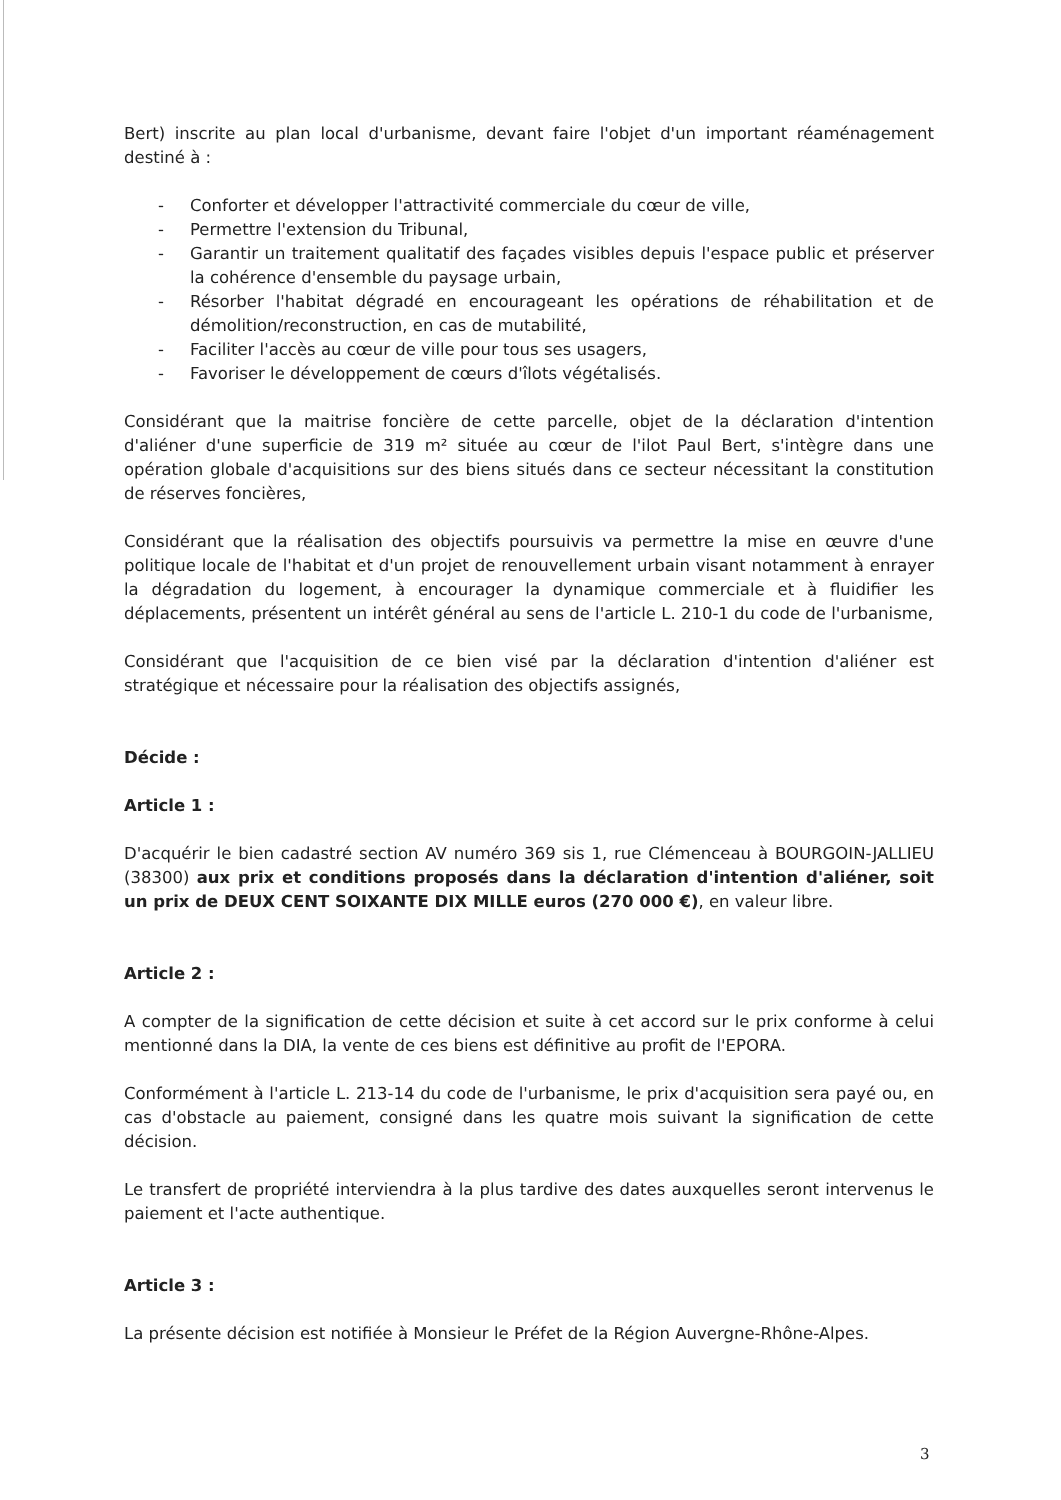Bert) inscrite au plan local d'urbanisme, devant faire l'objet d'un important réaménagement destiné à :
- Conforter et développer l'attractivité commerciale du cœur de ville,
- Permettre l'extension du Tribunal,
- Garantir un traitement qualitatif des façades visibles depuis l'espace public et préserver la cohérence d'ensemble du paysage urbain,
- Résorber l'habitat dégradé en encourageant les opérations de réhabilitation et de démolition/reconstruction, en cas de mutabilité,
- Faciliter l'accès au cœur de ville pour tous ses usagers,
- Favoriser le développement de cœurs d'îlots végétalisés.
Considérant que la maitrise foncière de cette parcelle, objet de la déclaration d'intention d'aliéner d'une superficie de 319 m² située au cœur de l'ilot Paul Bert, s'intègre dans une opération globale d'acquisitions sur des biens situés dans ce secteur nécessitant la constitution de réserves foncières,
Considérant que la réalisation des objectifs poursuivis va permettre la mise en œuvre d'une politique locale de l'habitat et d'un projet de renouvellement urbain visant notamment à enrayer la dégradation du logement, à encourager la dynamique commerciale et à fluidifier les déplacements, présentent un intérêt général au sens de l'article L. 210-1 du code de l'urbanisme,
Considérant que l'acquisition de ce bien visé par la déclaration d'intention d'aliéner est stratégique et nécessaire pour la réalisation des objectifs assignés,
Décide :
Article 1 :
D'acquérir le bien cadastré section AV numéro 369 sis 1, rue Clémenceau à BOURGOIN-JALLIEU (38300) aux prix et conditions proposés dans la déclaration d'intention d'aliéner, soit un prix de DEUX CENT SOIXANTE DIX MILLE euros (270 000 €), en valeur libre.
Article 2 :
A compter de la signification de cette décision et suite à cet accord sur le prix conforme à celui mentionné dans la DIA, la vente de ces biens est définitive au profit de l'EPORA.
Conformément à l'article L. 213-14 du code de l'urbanisme, le prix d'acquisition sera payé ou, en cas d'obstacle au paiement, consigné dans les quatre mois suivant la signification de cette décision.
Le transfert de propriété interviendra à la plus tardive des dates auxquelles seront intervenus le paiement et l'acte authentique.
Article 3 :
La présente décision est notifiée à Monsieur le Préfet de la Région Auvergne-Rhône-Alpes.
3